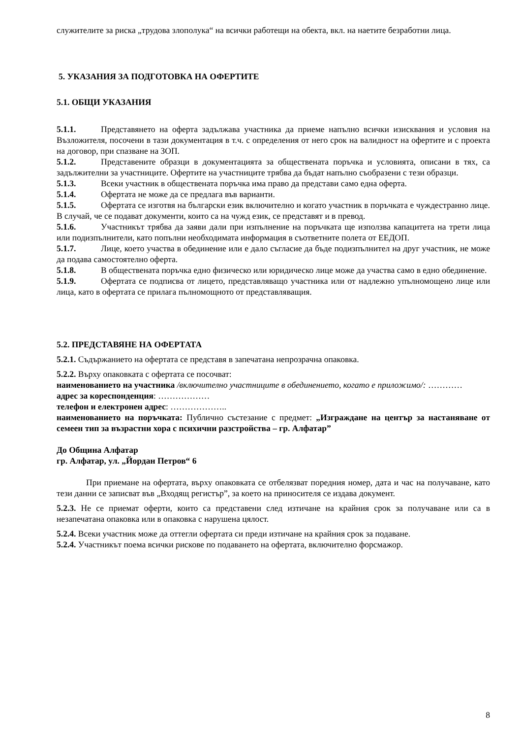служителите за риска „трудова злополука“ на всички работещи на обекта, вкл. на наетите безработни лица.
5. УКАЗАНИЯ ЗА ПОДГОТОВКА НА ОФЕРТИТЕ
5.1. ОБЩИ УКАЗАНИЯ
5.1.1. Представянето на оферта задължава участника да приеме напълно всички изисквания и условия на Възложителя, посочени в тази документация в т.ч. с определения от него срок на валидност на офертите и с проекта на договор, при спазване на ЗОП.
5.1.2. Представените образци в документацията за обществената поръчка и условията, описани в тях, са задължителни за участниците. Офертите на участниците трябва да бъдат напълно съобразени с тези образци.
5.1.3. Всеки участник в обществената поръчка има право да представи само една оферта.
5.1.4. Офертата не може да се предлага във варианти.
5.1.5. Офертата се изготвя на български език включително и когато участник в поръчката е чуждестранно лице. В случай, че се подават документи, които са на чужд език, се представят и в превод.
5.1.6. Участникът трябва да заяви дали при изпълнение на поръчката ще използва капацитета на трети лица или подизпълнители, като попълни необходимата информация в съответните полета от ЕЕДОП.
5.1.7. Лице, което участва в обединение или е дало съгласие да бъде подизпълнител на друг участник, не може да подава самостоятелно оферта.
5.1.8. В обществената поръчка едно физическо или юридическо лице може да участва само в едно обединение.
5.1.9. Офертата се подписва от лицето, представляващо участника или от надлежно упълномощено лице или лица, като в офертата се прилага пълномощното от представляващия.
5.2. ПРЕДСТАВЯНЕ НА ОФЕРТАТА
5.2.1. Съдържанието на офертата се представя в запечатана непрозрачна опаковка.
5.2.2. Върху опаковката с офертата се посочват:
наименованието на участника /включително участниците в обединението, когато е приложимо/: …………
адрес за кореспонденция: ………………
телефон и електронен адрес: ………………..
наименованието на поръчката: Публично състезание с предмет: „Изграждане на център за настаняване от семеен тип за възрастни хора с психични разстройства – гр. Алфатар”
До Община Алфатар
гр. Алфатар, ул. „Йордан Петров“ 6
При приемане на офертата, върху опаковката се отбелязват поредния номер, дата и час на получаване, като тези данни се записват във „Входящ регистър”, за което на приносителя се издава документ.
5.2.3. Не се приемат оферти, които са представени след изтичане на крайния срок за получаване или са в незапечатана опаковка или в опаковка с нарушена цялост.
5.2.4. Всеки участник може да оттегли офертата си преди изтичане на крайния срок за подаване.
5.2.4. Участникът поема всички рискове по подаването на офертата, включително форсмажор.
8